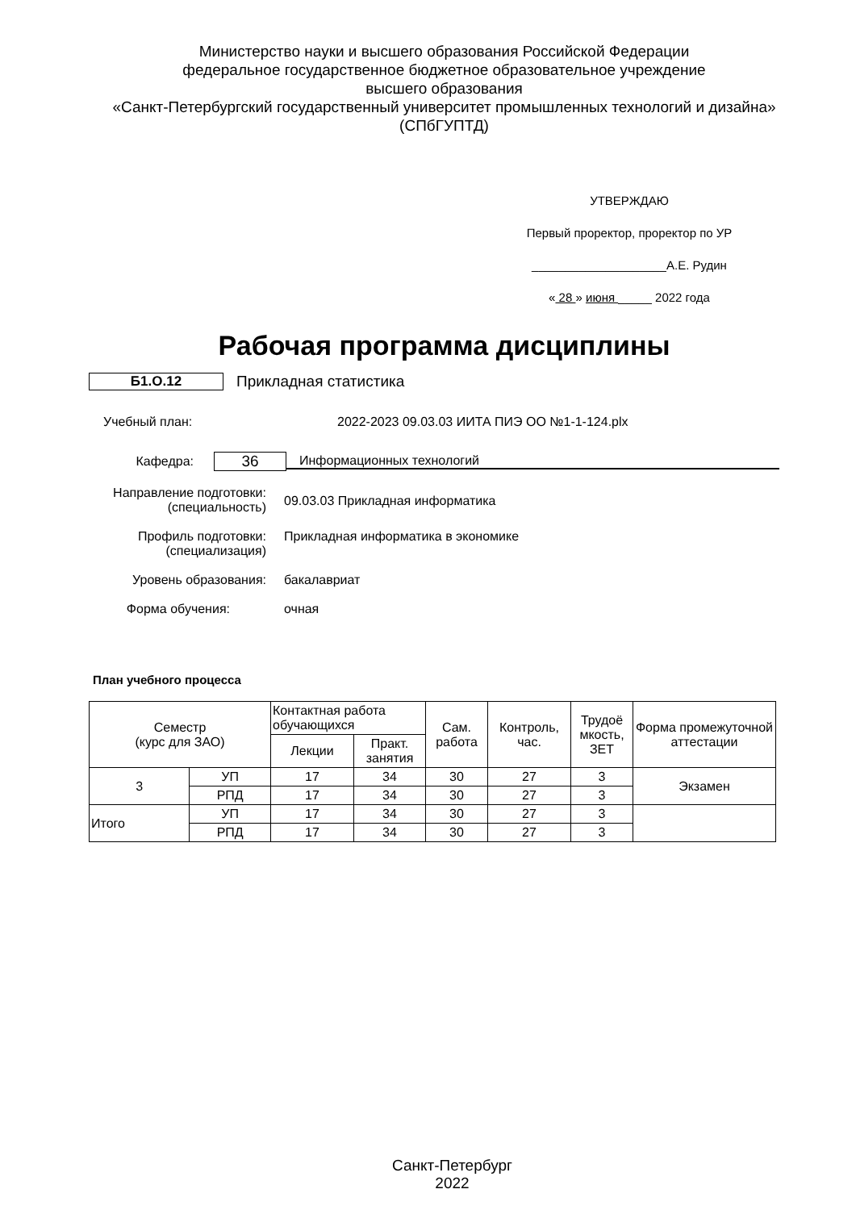Министерство науки и высшего образования Российской Федерации
федеральное государственное бюджетное образовательное учреждение
высшего образования
«Санкт-Петербургский государственный университет промышленных технологий и дизайна»
(СПбГУПТД)
УТВЕРЖДАЮ
Первый проректор, проректор по УР
____________________А.Е. Рудин
« 28 » июня _____ 2022 года
Рабочая программа дисциплины
Б1.О.12 Прикладная статистика
Учебный план: 2022-2023 09.03.03 ИИТА ПИЭ ОО №1-1-124.plx
Кафедра: 36 Информационных технологий
Направление подготовки:
(специальность) 09.03.03 Прикладная информатика
Профиль подготовки:
(специализация) Прикладная информатика в экономике
Уровень образования: бакалавриат
Форма обучения: очная
План учебного процесса
| Семестр (курс для ЗАО) | | Контактная работа обучающихся | | Сам. работа | Контроль, час. | Трудоё мкость, ЗЕТ | Форма промежуточной аттестации |
| --- | --- | --- | --- | --- | --- | --- | --- |
| | | Лекции | Практ. занятия | | | | |
| 3 | УП | 17 | 34 | 30 | 27 | 3 | Экзамен |
| | РПД | 17 | 34 | 30 | 27 | 3 | |
| Итого | УП | 17 | 34 | 30 | 27 | 3 | |
| | РПД | 17 | 34 | 30 | 27 | 3 | |
Санкт-Петербург
2022